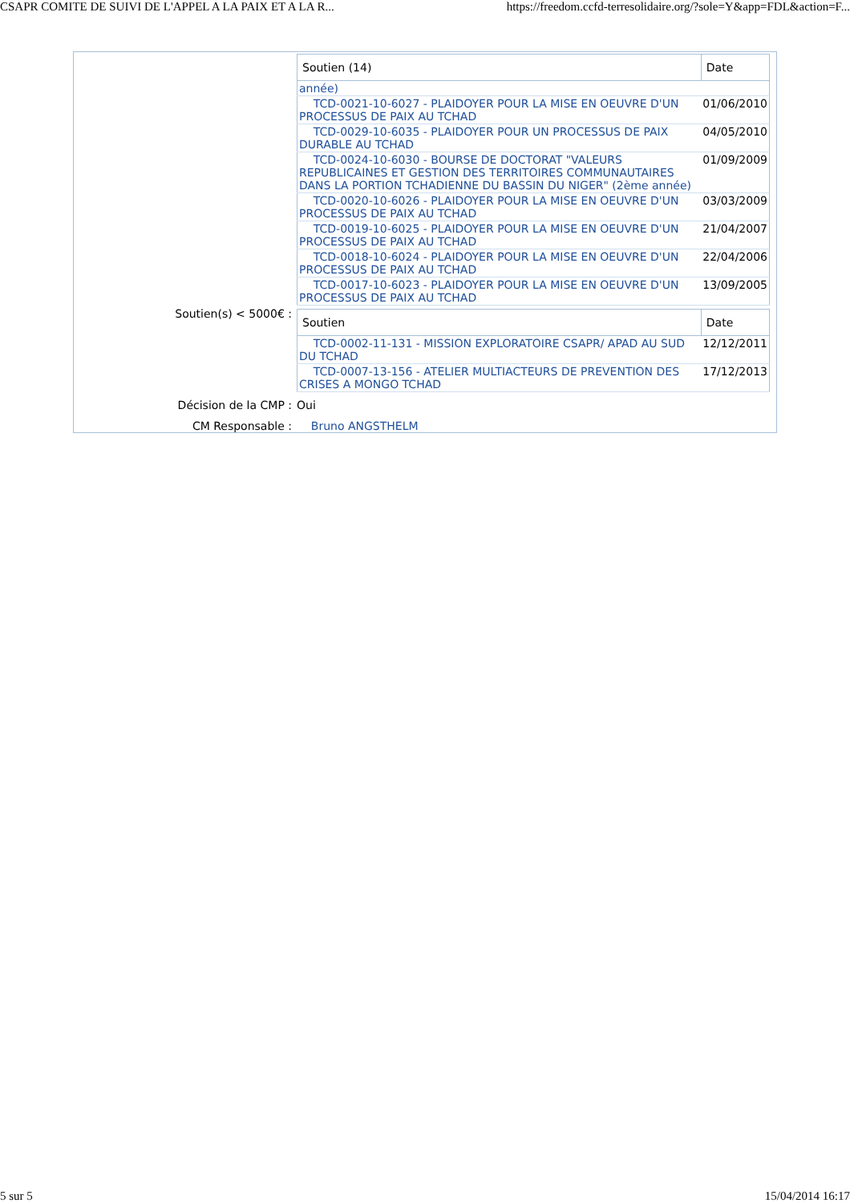CSAPR COMITE DE SUIVI DE L'APPEL A LA PAIX ET A LA R... https://freedom.ccfd-terresolidaire.org/?sole=Y&app=FDL&action=F...
| Soutien (14) | Date |
| --- | --- |
| année) | |
| TCD-0021-10-6027 - PLAIDOYER POUR LA MISE EN OEUVRE D'UN PROCESSUS DE PAIX AU TCHAD | 01/06/2010 |
| TCD-0029-10-6035 - PLAIDOYER POUR UN PROCESSUS DE PAIX DURABLE AU TCHAD | 04/05/2010 |
| TCD-0024-10-6030 - BOURSE DE DOCTORAT "VALEURS REPUBLICAINES ET GESTION DES TERRITOIRES COMMUNAUTAIRES DANS LA PORTION TCHADIENNE DU BASSIN DU NIGER" (2ème année) | 01/09/2009 |
| TCD-0020-10-6026 - PLAIDOYER POUR LA MISE EN OEUVRE D'UN PROCESSUS DE PAIX AU TCHAD | 03/03/2009 |
| TCD-0019-10-6025 - PLAIDOYER POUR LA MISE EN OEUVRE D'UN PROCESSUS DE PAIX AU TCHAD | 21/04/2007 |
| TCD-0018-10-6024 - PLAIDOYER POUR LA MISE EN OEUVRE D'UN PROCESSUS DE PAIX AU TCHAD | 22/04/2006 |
| TCD-0017-10-6023 - PLAIDOYER POUR LA MISE EN OEUVRE D'UN PROCESSUS DE PAIX AU TCHAD | 13/09/2005 |
Soutien(s) < 5000€ :
| Soutien | Date |
| --- | --- |
| TCD-0002-11-131 - MISSION EXPLORATOIRE CSAPR/ APAD AU SUD DU TCHAD | 12/12/2011 |
| TCD-0007-13-156 - ATELIER MULTIACTEURS DE PREVENTION DES CRISES A MONGO TCHAD | 17/12/2013 |
Décision de la CMP : Oui
CM Responsable : Bruno ANGSTHELM
5 sur 5 15/04/2014 16:17